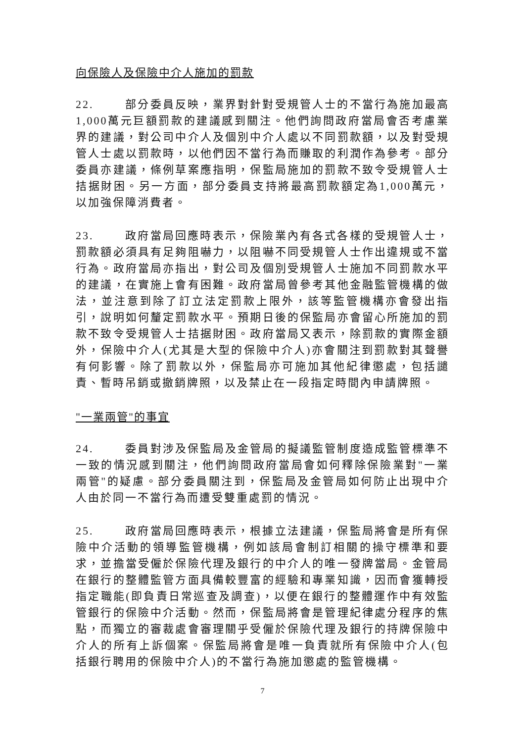向保險人及保險中介人施加的罰款
22. 部分委員反映，業界對針對受規管人士的不當行為施加最高1,000萬元巨額罰款的建議感到關注。他們詢問政府當局會否考慮業界的建議，對公司中介人及個別中介人處以不同罰款額，以及對受規管人士處以罰款時，以他們因不當行為而賺取的利潤作為參考。部分委員亦建議，條例草案應指明，保監局施加的罰款不致令受規管人士拮据財困。另一方面，部分委員支持將最高罰款額定為1,000萬元，以加強保障消費者。
23. 政府當局回應時表示，保險業內有各式各樣的受規管人士，罰款額必須具有足夠阻嚇力，以阻嚇不同受規管人士作出違規或不當行為。政府當局亦指出，對公司及個別受規管人士施加不同罰款水平的建議，在實施上會有困難。政府當局曾參考其他金融監管機構的做法，並注意到除了訂立法定罰款上限外，該等監管機構亦會發出指引，說明如何釐定罰款水平。預期日後的保監局亦會留心所施加的罰款不致令受規管人士拮据財困。政府當局又表示，除罰款的實際金額外，保險中介人(尤其是大型的保險中介人)亦會關注到罰款對其聲譽有何影響。除了罰款以外，保監局亦可施加其他紀律懲處，包括譴責、暫時吊銷或撤銷牌照，以及禁止在一段指定時間內申請牌照。
"一業兩管"的事宜
24. 委員對涉及保監局及金管局的擬議監管制度造成監管標準不一致的情況感到關注，他們詢問政府當局會如何釋除保險業對"一業兩管"的疑慮。部分委員關注到，保監局及金管局如何防止出現中介人由於同一不當行為而遭受雙重處罰的情況。
25. 政府當局回應時表示，根據立法建議，保監局將會是所有保險中介活動的領導監管機構，例如該局會制訂相關的操守標準和要求，並擔當受僱於保險代理及銀行的中介人的唯一發牌當局。金管局在銀行的整體監管方面具備較豐富的經驗和專業知識，因而會獲轉授指定職能(即負責日常巡查及調查)，以便在銀行的整體運作中有效監管銀行的保險中介活動。然而，保監局將會是管理紀律處分程序的焦點，而獨立的審裁處會審理關乎受僱於保險代理及銀行的持牌保險中介人的所有上訴個案。保監局將會是唯一負責就所有保險中介人(包括銀行聘用的保險中介人)的不當行為施加懲處的監管機構。
7